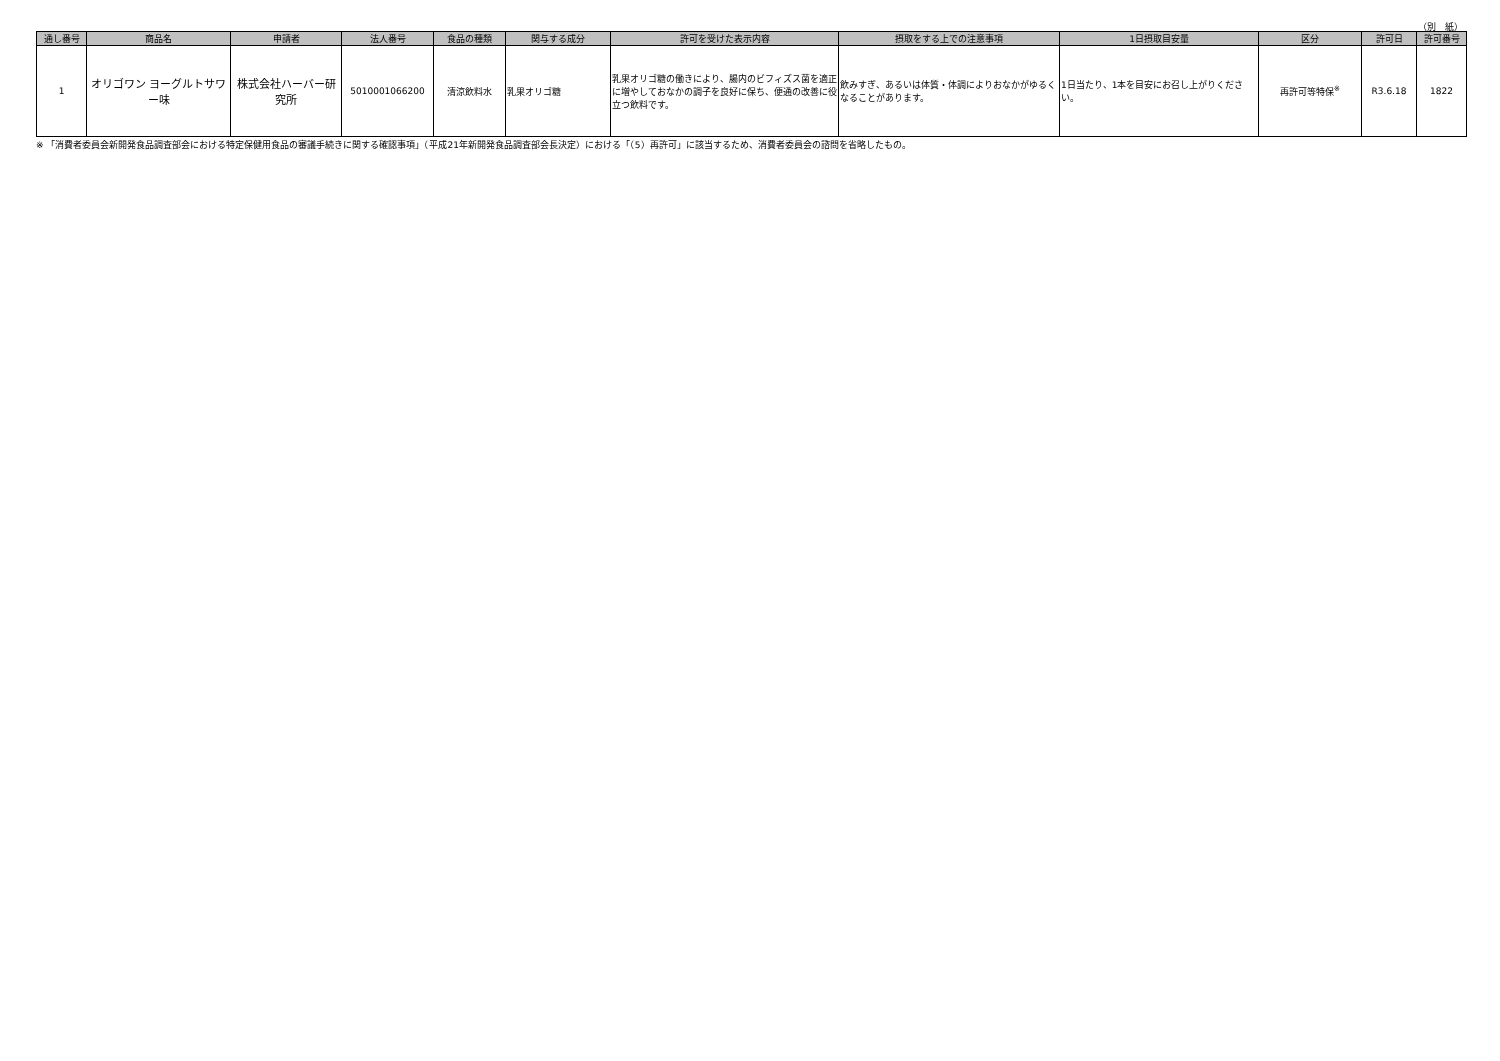（別　紙）
| 通し番号 | 商品名 | 申請者 | 法人番号 | 食品の種類 | 関与する成分 | 許可を受けた表示内容 | 摂取をする上での注意事項 | 1日摂取目安量 | 区分 | 許可日 | 許可番号 |
| --- | --- | --- | --- | --- | --- | --- | --- | --- | --- | --- | --- |
| 1 | オリゴワン ヨーグルトサワー味 | 株式会社ハーバー研究所 | 5010001066200 | 清涼飲料水 | 乳果オリゴ糖 | 乳果オリゴ糖の働きにより、腸内のビフィズス菌を適正に増やしておなかの調子を良好に保ち、便通の改善に役立つ飲料です。 | 飲みすぎ、あるいは体質・体調によりおなかがゆるくなることがあります。 | 1日当たり、1本を目安にお召し上がりください。 | 再許可等特保<sup>※</sup> | R3.6.18 | 1822 |
※ 「消費者委員会新開発食品調査部会における特定保健用食品の審議手続きに関する確認事項」（平成21年新開発食品調査部会長決定）における「（5）再許可」に該当するため、消費者委員会の諮問を省略したもの。